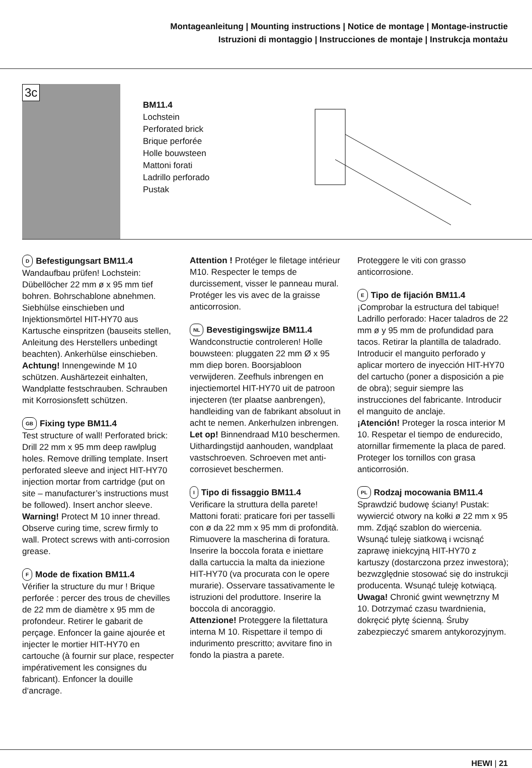Montageanleitung | Mounting instructions | Notice de montage | Montage-instructie
Istruzioni di montaggio | Instrucciones de montaje | Instrukcja montażu
3c
BM11.4
Lochstein
Perforated brick
Brique perforée
Holle bouwsteen
Mattoni forati
Ladrillo perforado
Pustak
D Befestigungsart BM11.4
Wandaufbau prüfen! Lochstein: Dübellöcher 22 mm ø x 95 mm tief bohren. Bohrschablone abnehmen. Siebhülse einschieben und Injektionsmörtel HIT-HY70 aus Kartusche einspritzen (bauseits stellen, Anleitung des Herstellers unbedingt beachten). Ankerhülse einschieben. Achtung! Innengewinde M 10 schützen. Aushärtezeit einhalten, Wandplatte festschrauben. Schrauben mit Korrosionsfett schützen.
GB Fixing type BM11.4
Test structure of wall! Perforated brick: Drill 22 mm x 95 mm deep rawlplug holes. Remove drilling template. Insert perforated sleeve and inject HIT-HY70 injection mortar from cartridge (put on site – manufacturer’s instructions must be followed). Insert anchor sleeve. Warning! Protect M 10 inner thread. Observe curing time, screw firmly to wall. Protect screws with anti-corrosion grease.
F Mode de fixation BM11.4
Vérifier la structure du mur ! Brique perforée : percer des trous de chevilles de 22 mm de diamètre x 95 mm de profondeur. Retirer le gabarit de perçage. Enfoncer la gaine ajourée et injecter le mortier HIT-HY70 en cartouche (à fournir sur place, respecter impérativement les consignes du fabricant). Enfoncer la douille d‘ancrage.
Attention ! Protéger le filetage intérieur M10. Respecter le temps de durcissement, visser le panneau mural. Protéger les vis avec de la graisse anticorrosion.
NL Bevestigingswijze BM11.4
Wandconstructie controleren! Holle bouwsteen: pluggaten 22 mm Ø x 95 mm diep boren. Boorsjabloon verwijderen. Zeefhuls inbrengen en injectiemortel HIT-HY70 uit de patroon injecteren (ter plaatse aanbrengen), handleiding van de fabrikant absoluut in acht te nemen. Ankerhulzen inbrengen.
Let op! Binnendraad M10 beschermen. Uithardingstijd aanhouden, wandplaat vastschroeven. Schroeven met anti-corrosievet beschermen.
I Tipo di fissaggio BM11.4
Verificare la struttura della parete! Mattoni forati: praticare fori per tasselli con ø da 22 mm x 95 mm di profondità. Rimuovere la mascherina di foratura. Inserire la boccola forata e iniettare dalla cartuccia la malta da iniezione HIT-HY70 (va procurata con le opere murarie). Osservare tassativamente le istruzioni del produttore. Inserire la boccola di ancoraggio.
Attenzione! Proteggere la filettatura interna M 10. Rispettare il tempo di indurimento prescritto; avvitare fino in fondo la piastra a parete.
Proteggere le viti con grasso anticorrosione.
E Tipo de fijación BM11.4
¡Comprobar la estructura del tabique! Ladrillo perforado: Hacer taladros de 22 mm ø y 95 mm de profundidad para tacos. Retirar la plantilla de taladrado. Introducir el manguito perforado y aplicar mortero de inyección HIT-HY70 del cartucho (poner a disposición a pie de obra); seguir siempre las instrucciones del fabricante. Introducir el manguito de anclaje.
¡Atención! Proteger la rosca interior M 10. Respetar el tiempo de endurecido, atornillar firmemente la placa de pared. Proteger los tornillos con grasa anticorrosión.
PL Rodzaj mocowania BM11.4
Sprawdzić budowę ściany! Pustak: wywiercić otwory na kołki ø 22 mm x 95 mm. Zdjąć szablon do wiercenia. Wsunąć tuleję siatkową i wcisnąć zaprawę iniekcyjną HIT-HY70 z kartuszy (dostarczona przez inwestora); bezwzględnie stosować się do instrukcji producenta. Wsunąć tuleję kotwiącą.
Uwaga! Chronić gwint wewnętrzny M 10. Dotrzymać czasu twardnienia, dokręcić płytę ścienną. Śruby zabezpieczyć smarem antykorozyjnym.
HEWI | 21